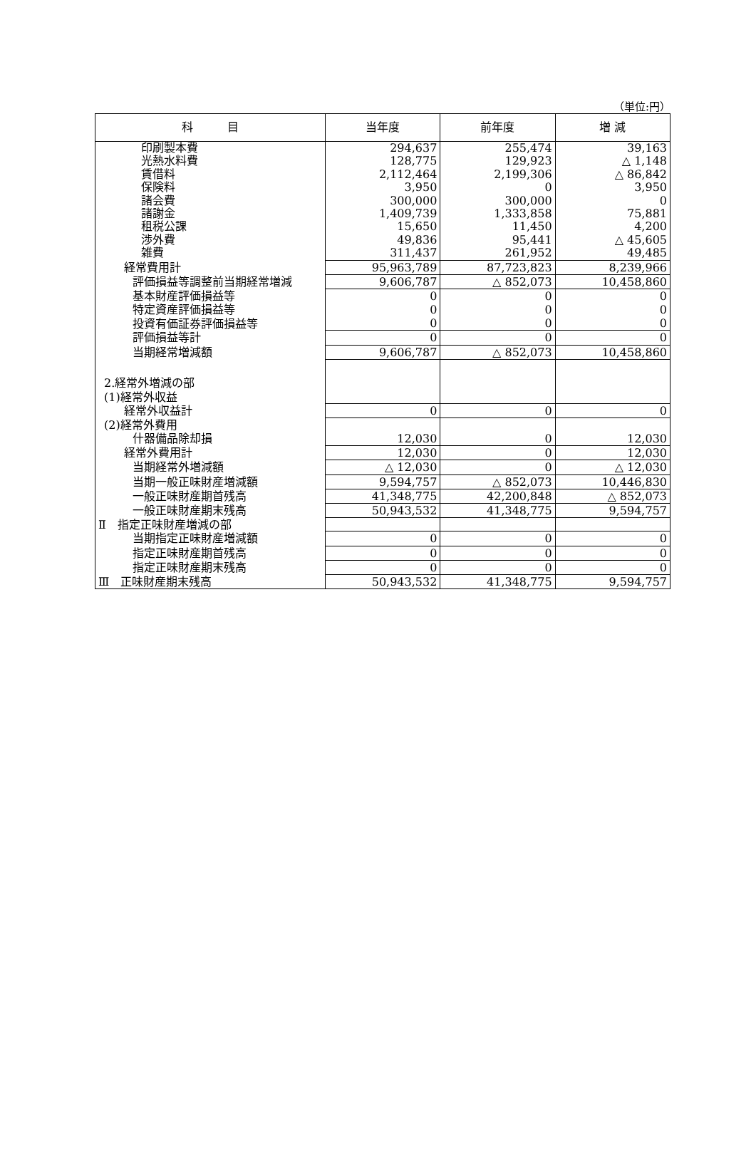（単位:円）
| 科 目 | 当年度 | 前年度 | 増 減 |
| --- | --- | --- | --- |
| 印刷製本費 | 294,637 | 255,474 | 39,163 |
| 光熱水料費 | 128,775 | 129,923 | △ 1,148 |
| 賃借料 | 2,112,464 | 2,199,306 | △ 86,842 |
| 保険料 | 3,950 | 0 | 3,950 |
| 諸会費 | 300,000 | 300,000 | 0 |
| 諸謝金 | 1,409,739 | 1,333,858 | 75,881 |
| 租税公課 | 15,650 | 11,450 | 4,200 |
| 渉外費 | 49,836 | 95,441 | △ 45,605 |
| 雑費 | 311,437 | 261,952 | 49,485 |
| 経常費用計 | 95,963,789 | 87,723,823 | 8,239,966 |
| 評価損益等調整前当期経常増減 | 9,606,787 | △ 852,073 | 10,458,860 |
| 基本財産評価損益等 | 0 | 0 | 0 |
| 特定資産評価損益等 | 0 | 0 | 0 |
| 投資有価証券評価損益等 | 0 | 0 | 0 |
| 評価損益等計 | 0 | 0 | 0 |
| 当期経常増減額 | 9,606,787 | △ 852,073 | 10,458,860 |
| 2.経常外増減の部 | | | |
| (1)経常外収益 | | | |
| 経常外収益計 | 0 | 0 | 0 |
| (2)経常外費用 | | | |
| 什器備品除却損 | 12,030 | 0 | 12,030 |
| 経常外費用計 | 12,030 | 0 | 12,030 |
| 当期経常外増減額 | △ 12,030 | 0 | △ 12,030 |
| 当期一般正味財産増減額 | 9,594,757 | △ 852,073 | 10,446,830 |
| 一般正味財産期首残高 | 41,348,775 | 42,200,848 | △ 852,073 |
| 一般正味財産期末残高 | 50,943,532 | 41,348,775 | 9,594,757 |
| Ⅱ 指定正味財産増減の部 | | | |
| 当期指定正味財産増減額 | 0 | 0 | 0 |
| 指定正味財産期首残高 | 0 | 0 | 0 |
| 指定正味財産期末残高 | 0 | 0 | 0 |
| Ⅲ 正味財産期末残高 | 50,943,532 | 41,348,775 | 9,594,757 |